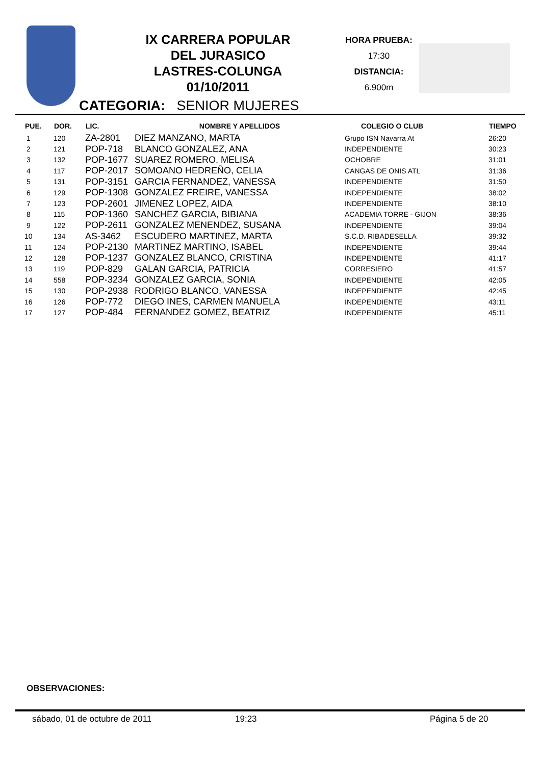IX CARRERA POPULAR
DEL JURASICO
LASTRES-COLUNGA
01/10/2011
HORA PRUEBA:
17:30
DISTANCIA:
6.900m
CATEGORIA: SENIOR MUJERES
| PUE. | DOR. | LIC. | NOMBRE Y APELLIDOS | COLEGIO O CLUB | TIEMPO |
| --- | --- | --- | --- | --- | --- |
| 1 | 120 | ZA-2801 | DIEZ MANZANO, MARTA | Grupo ISN Navarra At | 26:20 |
| 2 | 121 | POP-718 | BLANCO GONZALEZ, ANA | INDEPENDIENTE | 30:23 |
| 3 | 132 | POP-1677 | SUAREZ ROMERO, MELISA | OCHOBRE | 31:01 |
| 4 | 117 | POP-2017 | SOMOANO HEDREÑO, CELIA | CANGAS DE ONIS ATL | 31:36 |
| 5 | 131 | POP-3151 | GARCIA FERNANDEZ, VANESSA | INDEPENDIENTE | 31:50 |
| 6 | 129 | POP-1308 | GONZALEZ FREIRE, VANESSA | INDEPENDIENTE | 38:02 |
| 7 | 123 | POP-2601 | JIMENEZ LOPEZ, AIDA | INDEPENDIENTE | 38:10 |
| 8 | 115 | POP-1360 | SANCHEZ GARCIA, BIBIANA | ACADEMIA TORRE - GIJON | 38:36 |
| 9 | 122 | POP-2611 | GONZALEZ MENENDEZ, SUSANA | INDEPENDIENTE | 39:04 |
| 10 | 134 | AS-3462 | ESCUDERO MARTINEZ, MARTA | S.C.D. RIBADESELLA | 39:32 |
| 11 | 124 | POP-2130 | MARTINEZ MARTINO, ISABEL | INDEPENDIENTE | 39:44 |
| 12 | 128 | POP-1237 | GONZALEZ BLANCO, CRISTINA | INDEPENDIENTE | 41:17 |
| 13 | 119 | POP-829 | GALAN GARCIA, PATRICIA | CORRESIERO | 41:57 |
| 14 | 558 | POP-3234 | GONZALEZ GARCIA, SONIA | INDEPENDIENTE | 42:05 |
| 15 | 130 | POP-2938 | RODRIGO BLANCO, VANESSA | INDEPENDIENTE | 42:45 |
| 16 | 126 | POP-772 | DIEGO INES, CARMEN MANUELA | INDEPENDIENTE | 43:11 |
| 17 | 127 | POP-484 | FERNANDEZ GOMEZ, BEATRIZ | INDEPENDIENTE | 45:11 |
OBSERVACIONES:
sábado, 01 de octubre de 2011 19:23 Página 5 de 20